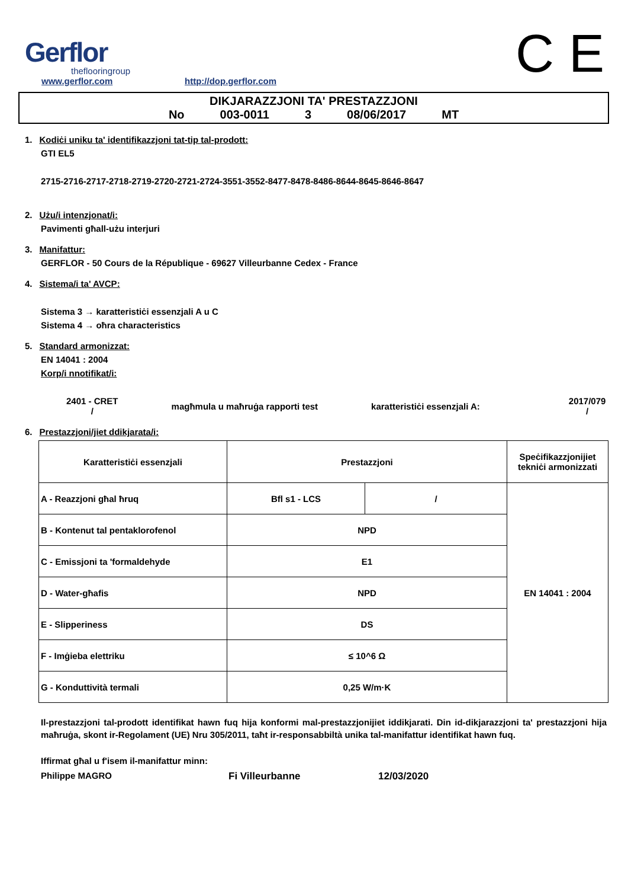Gerflor
theflooringroup
www.gerflor.com
http://dop.gerflor.com
C E
DIKJARAZZJONI TA' PRESTAZZJONI
No 003-0011 3 08/06/2017 MT
1. Kodiċi uniku ta' identifikazzjoni tat-tip tal-prodott:
GTI EL5
2715-2716-2717-2718-2719-2720-2721-2724-3551-3552-8477-8478-8486-8644-8645-8646-8647
2. Użu/i intenzjonat/i:
Pavimenti għall-użu interjuri
3. Manifattur:
GERFLOR - 50 Cours de la République - 69627 Villeurbanne Cedex - France
4. Sistema/i ta' AVCP:
Sistema 3 → karatteristiċi essenzjali A u C
Sistema 4 → oħra characteristics
5. Standard armonizzat:
EN 14041 : 2004
Korp/i nnotifikat/i:
2401 - CRET
/
magħmula u maħruġa rapporti test
karatteristiċi essenzjali A:
2017/079
/
6. Prestazzjoni/jiet ddikjarata/i:
| Karatteristiċi essenzjali | Prestazzjoni | | Speċifikazzjonijiet tekniċi armonizzati |
| --- | --- | --- | --- |
| A - Reazzjoni għal ħruq | Bfl s1 - LCS | / | EN 14041 : 2004 |
| B - Kontenut tal pentaklorofenol | NPD | | |
| C - Emissjoni ta 'formaldehyde | E1 | | |
| D - Water-għafis | NPD | | |
| E - Slipperiness | DS | | |
| F - Imġieba elettriku | ≤ 10^6 Ω | | |
| G - Konduttività termali | 0,25 W/m·K | | |
Il-prestazzjoni tal-prodott identifikat hawn fuq hija konformi mal-prestazzjonijiet iddikjarati. Din id-dikjarazzjoni ta' prestazzjoni hija maħruġa, skont ir-Regolament (UE) Nru 305/2011, taħt ir-responsabbiltà unika tal-manifattur identifikat hawn fuq.
Iffirmat għal u f'isem il-manifattur minn:
Philippe MAGRO Fi Villeurbanne 12/03/2020